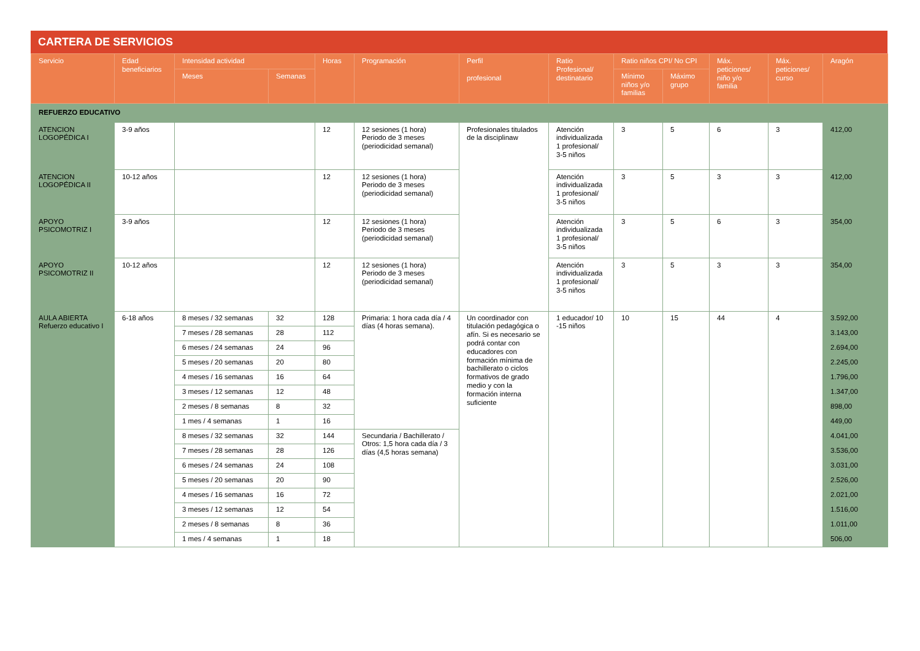CARTERA DE SERVICIOS
| Servicio | Edad beneficiarios | Intensidad actividad | | Horas | Programación | Perfil profesional | Ratio Profesional/ destinatario | Ratio niños CPI/ No CPI | | Máx. peticiones/ niño y/o familia | Máx. peticiones/ curso | Aragón |
| --- | --- | --- | --- | --- | --- | --- | --- | --- | --- | --- | --- | --- |
| | | Meses | Semanas | | | | | Mínimo niños y/o familias | Máximo grupo | | | |
| REFUERZO EDUCATIVO | | | | | | | | | | | | |
| ATENCION LOGOPÉDICA I | 3-9 años | | | 12 | 12 sesiones (1 hora) Periodo de 3 meses (periodicidad semanal) | Profesionales titulados de la disciplinaw | Atención individualizada 1 profesional/ 3-5 niños | 3 | 5 | 6 | 3 | 412,00 |
| ATENCION LOGOPÉDICA II | 10-12 años | | | 12 | 12 sesiones (1 hora) Periodo de 3 meses (periodicidad semanal) | | Atención individualizada 1 profesional/ 3-5 niños | 3 | 5 | 3 | 3 | 412,00 |
| APOYO PSICOMOTRIZ I | 3-9 años | | | 12 | 12 sesiones (1 hora) Periodo de 3 meses (periodicidad semanal) | | Atención individualizada 1 profesional/ 3-5 niños | 3 | 5 | 6 | 3 | 354,00 |
| APOYO PSICOMOTRIZ II | 10-12 años | | | 12 | 12 sesiones (1 hora) Periodo de 3 meses (periodicidad semanal) | | Atención individualizada 1 profesional/ 3-5 niños | 3 | 5 | 3 | 3 | 354,00 |
| AULA ABIERTA Refuerzo educativo I | 6-18 años | 8 meses / 32 semanas | 32 | 128 | Primaria: 1 hora cada día / 4 días (4 horas semana). | Un coordinador con titulación pedagógica o afín. Si es necesario se podrá contar con educadores con formación mínima de bachillerato o ciclos formativos de grado medio y con la formación interna suficiente | 1 educador/ 10 -15 niños | 10 | 15 | 44 | 4 | 3.592,00 |
| | | 7 meses / 28 semanas | 28 | 112 | | | | | | | | 3.143,00 |
| | | 6 meses / 24 semanas | 24 | 96 | | | | | | | | 2.694,00 |
| | | 5 meses / 20 semanas | 20 | 80 | | | | | | | | 2.245,00 |
| | | 4 meses / 16 semanas | 16 | 64 | | | | | | | | 1.796,00 |
| | | 3 meses / 12 semanas | 12 | 48 | | | | | | | | 1.347,00 |
| | | 2 meses / 8 semanas | 8 | 32 | | | | | | | | 898,00 |
| | | 1 mes / 4 semanas | 1 | 16 | | | | | | | | 449,00 |
| | | 8 meses / 32 semanas | 32 | 144 | Secundaria / Bachillerato / Otros: 1,5 hora cada día / 3 días (4,5 horas semana) | | | | | | | 4.041,00 |
| | | 7 meses / 28 semanas | 28 | 126 | | | | | | | | 3.536,00 |
| | | 6 meses / 24 semanas | 24 | 108 | | | | | | | | 3.031,00 |
| | | 5 meses / 20 semanas | 20 | 90 | | | | | | | | 2.526,00 |
| | | 4 meses / 16 semanas | 16 | 72 | | | | | | | | 2.021,00 |
| | | 3 meses / 12 semanas | 12 | 54 | | | | | | | | 1.516,00 |
| | | 2 meses / 8 semanas | 8 | 36 | | | | | | | | 1.011,00 |
| | | 1 mes / 4 semanas | 1 | 18 | | | | | | | | 506,00 |